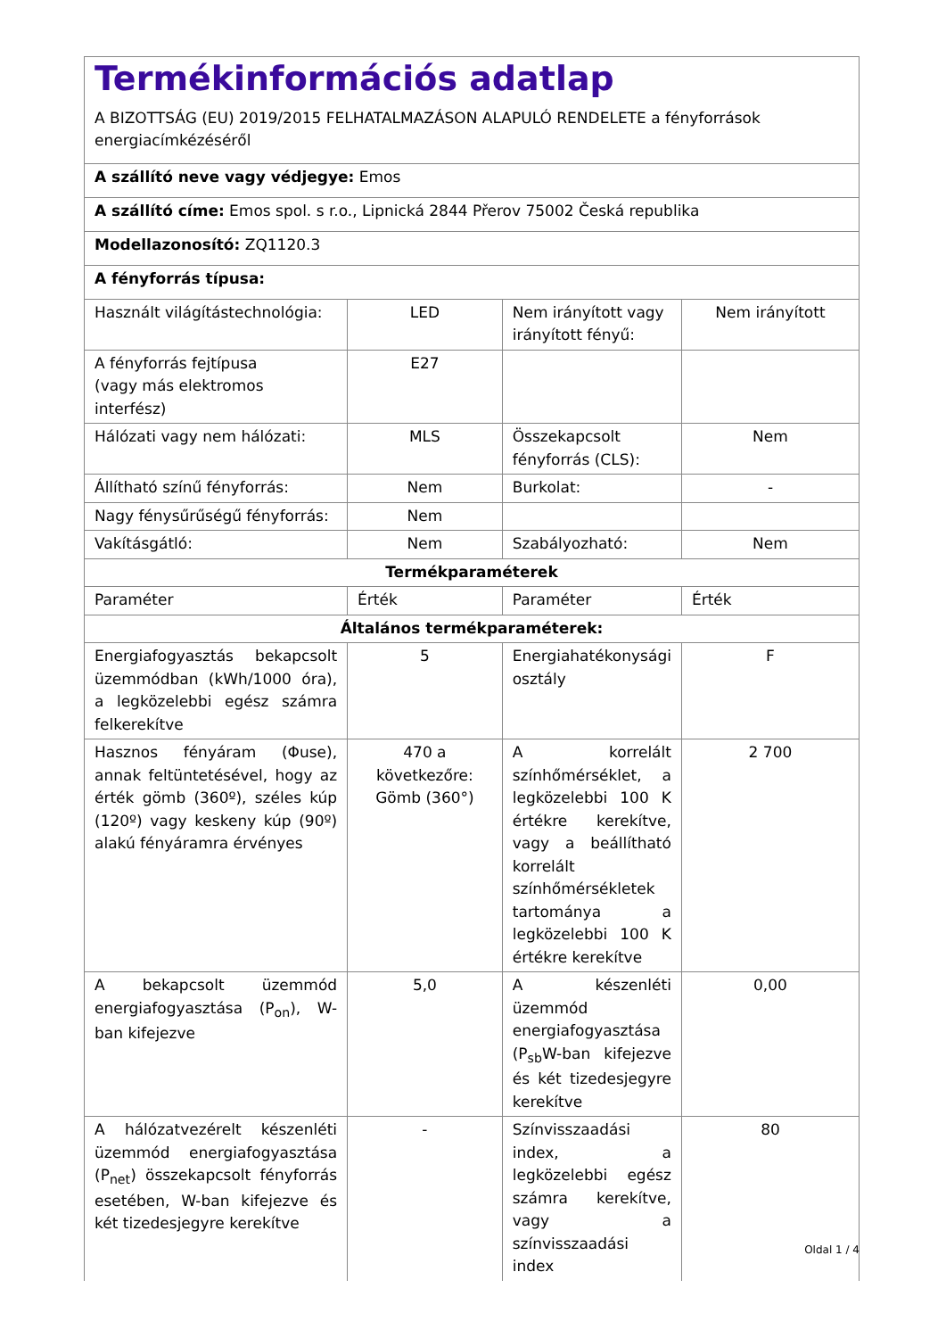| Termékinformációs adatlap A BIZOTTSÁG (EU) 2019/2015 FELHATALMAZÁSON ALAPULÓ RENDELETE a fényforrások energiacímkézéséről | | | |
| A szállító neve vagy védjegye: Emos | | | |
| A szállító címe: Emos spol. s r.o., Lipnická 2844 Přerov 75002 Česká republika | | | |
| Modellazonosító: ZQ1120.3 | | | |
| A fényforrás típusa: | | | |
| Használt világítástechnológia: | LED | Nem irányított vagy irányított fényű: | Nem irányított |
| A fényforrás fejtípusa (vagy más elektromos interfész) | E27 | | |
| Hálózati vagy nem hálózati: | MLS | Összekapcsolt fényforrás (CLS): | Nem |
| Állítható színű fényforrás: | Nem | Burkolat: | - |
| Nagy fénysűrűségű fényforrás: | Nem | | |
| Vakításgátló: | Nem | Szabályozható: | Nem |
| Termékparaméterek | | | |
| Paraméter | Érték | Paraméter | Érték |
| Általános termékparaméterek: | | | |
| Energiafogyasztás bekapcsolt üzemmódban (kWh/1000 óra), a legközelebbi egész számra felkerekítve | 5 | Energiahatékonysági osztály | F |
| Hasznos fényáram (Φuse), annak feltüntetésével, hogy az érték gömb (360º), széles kúp (120º) vagy keskeny kúp (90º) alakú fényáramra érvényes | 470 a következőre: Gömb (360°) | A korrelált színhőmérséklet, a legközelebbi 100 K értékre kerekítve, vagy a beállítható korrelált színhőmérsékletek tartománya a legközelebbi 100 K értékre kerekítve | 2 700 |
| A bekapcsolt üzemmód energiafogyasztása (P<sub>on</sub>), W-ban kifejezve | 5,0 | A készenléti üzemmód energiafogyasztása (P<sub>sb</sub>W-ban kifejezve és két tizedesjegyre kerekítve | 0,00 |
| A hálózatvezérelt készenléti üzemmód energiafogyasztása (P<sub>net</sub>) összekapcsolt fényforrás esetében, W-ban kifejezve és két tizedesjegyre kerekítve | - | Színvisszaadási index, a legközelebbi egész számra kerekítve, vagy a színvisszaadási index | 80 |
Oldal 1 / 4